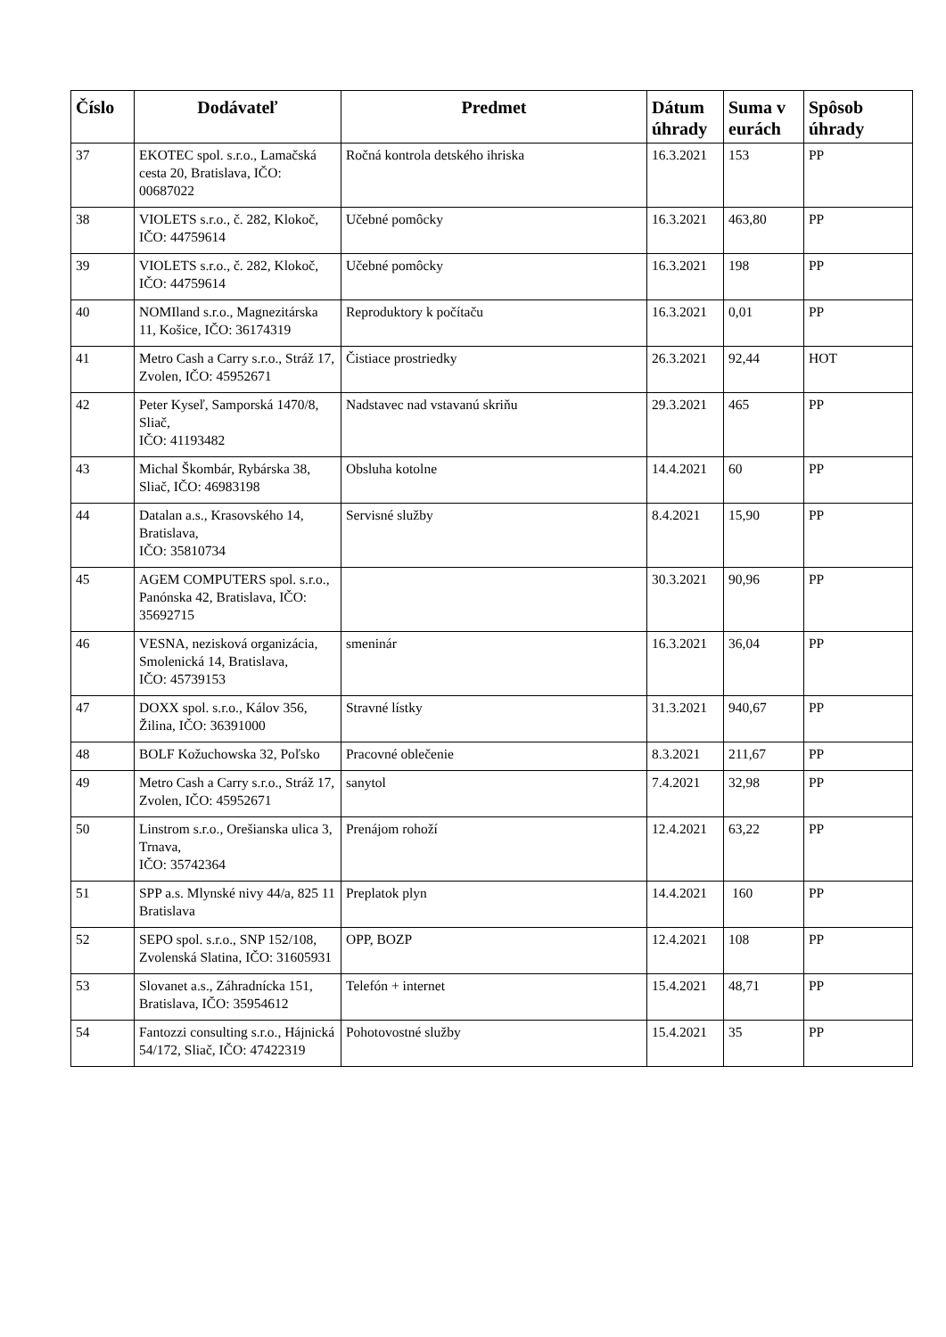| Číslo | Dodávateľ | Predmet | Dátum úhrady | Suma v eurách | Spôsob úhrady |
| --- | --- | --- | --- | --- | --- |
| 37 | EKOTEC spol. s.r.o., Lamačská cesta 20, Bratislava, IČO: 00687022 | Ročná kontrola detského ihriska | 16.3.2021 | 153 | PP |
| 38 | VIOLETS s.r.o., č. 282, Klokoč, IČO: 44759614 | Učebné pomôcky | 16.3.2021 | 463,80 | PP |
| 39 | VIOLETS s.r.o., č. 282, Klokoč, IČO: 44759614 | Učebné pomôcky | 16.3.2021 | 198 | PP |
| 40 | NOMIland s.r.o., Magnezitárska 11, Košice, IČO: 36174319 | Reproduktory k počítaču | 16.3.2021 | 0,01 | PP |
| 41 | Metro Cash a Carry s.r.o., Stráž 17, Zvolen, IČO: 45952671 | Čistiace prostriedky | 26.3.2021 | 92,44 | HOT |
| 42 | Peter Kyseľ, Samporská 1470/8, Sliač, IČO: 41193482 | Nadstavec nad vstavanú skriňu | 29.3.2021 | 465 | PP |
| 43 | Michal Škombár, Rybárska 38, Sliač, IČO: 46983198 | Obsluha kotolne | 14.4.2021 | 60 | PP |
| 44 | Datalan a.s., Krasovského 14, Bratislava, IČO: 35810734 | Servisné služby | 8.4.2021 | 15,90 | PP |
| 45 | AGEM COMPUTERS spol. s.r.o., Panónska 42, Bratislava, IČO: 35692715 | | 30.3.2021 | 90,96 | PP |
| 46 | VESNA, nezisková organizácia, Smolenická 14, Bratislava, IČO: 45739153 | smeninár | 16.3.2021 | 36,04 | PP |
| 47 | DOXX spol. s.r.o., Kálov 356, Žilina, IČO: 36391000 | Stravné lístky | 31.3.2021 | 940,67 | PP |
| 48 | BOLF Kožuchowska 32, Poľsko | Pracovné oblečenie | 8.3.2021 | 211,67 | PP |
| 49 | Metro Cash a Carry s.r.o., Stráž 17, Zvolen, IČO: 45952671 | sanytol | 7.4.2021 | 32,98 | PP |
| 50 | Linstrom s.r.o., Orešianska ulica 3, Trnava, IČO: 35742364 | Prenájom rohoží | 12.4.2021 | 63,22 | PP |
| 51 | SPP a.s. Mlynské nivy 44/a, 825 11 Bratislava | Preplatok plyn | 14.4.2021 | 160 | PP |
| 52 | SEPO spol. s.r.o., SNP 152/108, Zvolenská Slatina, IČO: 31605931 | OPP, BOZP | 12.4.2021 | 108 | PP |
| 53 | Slovanet a.s., Záhradnícka 151, Bratislava, IČO: 35954612 | Telefón + internet | 15.4.2021 | 48,71 | PP |
| 54 | Fantozzi consulting s.r.o., Hájnická 54/172, Sliač, IČO: 47422319 | Pohotovostné služby | 15.4.2021 | 35 | PP |